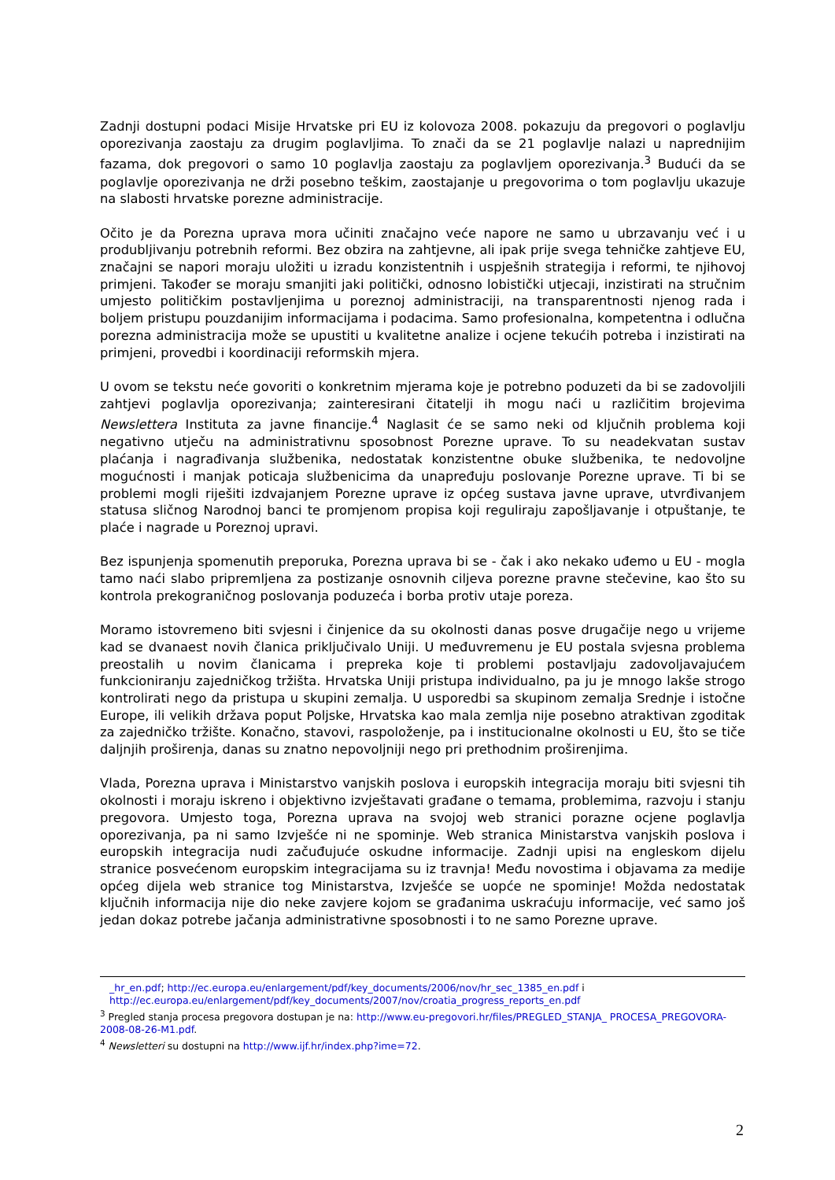Zadnji dostupni podaci Misije Hrvatske pri EU iz kolovoza 2008. pokazuju da pregovori o poglavlju oporezivanja zaostaju za drugim poglavljima. To znači da se 21 poglavlje nalazi u naprednijim fazama, dok pregovori o samo 10 poglavlja zaostaju za poglavljem oporezivanja.<sup>3</sup> Budući da se poglavlje oporezivanja ne drži posebno teškim, zaostajanje u pregovorima o tom poglavlju ukazuje na slabosti hrvatske porezne administracije.
Očito je da Porezna uprava mora učiniti značajno veće napore ne samo u ubrzavanju već i u produbljivanju potrebnih reformi. Bez obzira na zahtjevne, ali ipak prije svega tehničke zahtjeve EU, značajni se napori moraju uložiti u izradu konzistentnih i uspješnih strategija i reformi, te njihovoj primjeni. Također se moraju smanjiti jaki politički, odnosno lobistički utjecaji, inzistirati na stručnim umjesto političkim postavljenjima u poreznoj administraciji, na transparentnosti njenog rada i boljem pristupu pouzdanijim informacijama i podacima. Samo profesionalna, kompetentna i odlučna porezna administracija može se upustiti u kvalitetne analize i ocjene tekućih potreba i inzistirati na primjeni, provedbi i koordinaciji reformskih mjera.
U ovom se tekstu neće govoriti o konkretnim mjerama koje je potrebno poduzeti da bi se zadovoljili zahtjevi poglavlja oporezivanja; zainteresirani čitatelji ih mogu naći u različitim brojevima Newslettera Instituta za javne financije.<sup>4</sup> Naglasit će se samo neki od ključnih problema koji negativno utječu na administrativnu sposobnost Porezne uprave. To su neadekvatan sustav plaćanja i nagrađivanja službenika, nedostatak konzistentne obuke službenika, te nedovoljne mogućnosti i manjak poticaja službenicima da unapređuju poslovanje Porezne uprave. Ti bi se problemi mogli riješiti izdvajanjem Porezne uprave iz općeg sustava javne uprave, utvrđivanjem statusa sličnog Narodnoj banci te promjenom propisa koji reguliraju zapošljavanje i otpuštanje, te plaće i nagrade u Poreznoj upravi.
Bez ispunjenja spomenutih preporuka, Porezna uprava bi se - čak i ako nekako uđemo u EU - mogla tamo naći slabo pripremljena za postizanje osnovnih ciljeva porezne pravne stečevine, kao što su kontrola prekograničnog poslovanja poduzeća i borba protiv utaje poreza.
Moramo istovremeno biti svjesni i činjenice da su okolnosti danas posve drugačije nego u vrijeme kad se dvanaest novih članica priključivalo Uniji. U međuvremenu je EU postala svjesna problema preostalih u novim članicama i prepreka koje ti problemi postavljaju zadovoljavajućem funkcioniranju zajedničkog tržišta. Hrvatska Uniji pristupa individualno, pa ju je mnogo lakše strogo kontrolirati nego da pristupa u skupini zemalja. U usporedbi sa skupinom zemalja Srednje i istočne Europe, ili velikih država poput Poljske, Hrvatska kao mala zemlja nije posebno atraktivan zgoditak za zajedničko tržište. Konačno, stavovi, raspoloženje, pa i institucionalne okolnosti u EU, što se tiče daljnjih proširenja, danas su znatno nepovoljniji nego pri prethodnim proširenjima.
Vlada, Porezna uprava i Ministarstvo vanjskih poslova i europskih integracija moraju biti svjesni tih okolnosti i moraju iskreno i objektivno izvještavati građane o temama, problemima, razvoju i stanju pregovora. Umjesto toga, Porezna uprava na svojoj web stranici porazne ocjene poglavlja oporezivanja, pa ni samo Izvješće ni ne spominje. Web stranica Ministarstva vanjskih poslova i europskih integracija nudi začuđujuće oskudne informacije. Zadnji upisi na engleskom dijelu stranice posvećenom europskim integracijama su iz travnja! Među novostima i objavama za medije općeg dijela web stranice tog Ministarstva, Izvješće se uopće ne spominje! Možda nedostatak ključnih informacija nije dio neke zavjere kojom se građanima uskraćuju informacije, već samo još jedan dokaz potrebe jačanja administrativne sposobnosti i to ne samo Porezne uprave.
_hr_en.pdf; http://ec.europa.eu/enlargement/pdf/key_documents/2006/nov/hr_sec_1385_en.pdf i http://ec.europa.eu/enlargement/pdf/key_documents/2007/nov/croatia_progress_reports_en.pdf
<sup>3</sup> Pregled stanja procesa pregovora dostupan je na: http://www.eu-pregovori.hr/files/PREGLED_STANJA_ PROCESA_PREGOVORA-2008-08-26-M1.pdf.
<sup>4</sup> Newsletteri su dostupni na http://www.ijf.hr/index.php?ime=72.
2